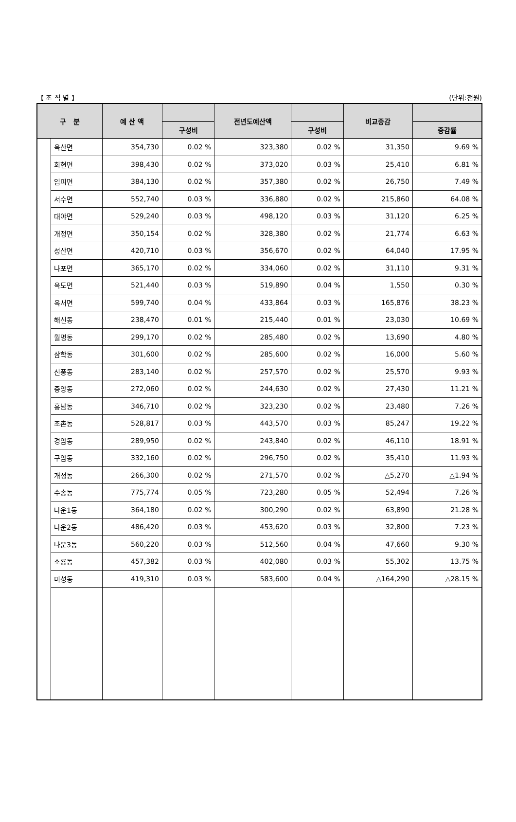【 조 직 별 】 (단위:천원)
| 구 분 | | | 예 산 액 | | 전년도예산액 | | 비교증감 | |
| --- | --- | --- | --- | --- | --- | --- | --- | --- |
| | | | | 구성비 | | 구성비 | | 증감률 |
| | | 옥산면 | 354,730 | 0.02 % | 323,380 | 0.02 % | 31,350 | 9.69 % |
| | | 회현면 | 398,430 | 0.02 % | 373,020 | 0.03 % | 25,410 | 6.81 % |
| | | 임피면 | 384,130 | 0.02 % | 357,380 | 0.02 % | 26,750 | 7.49 % |
| | | 서수면 | 552,740 | 0.03 % | 336,880 | 0.02 % | 215,860 | 64.08 % |
| | | 대야면 | 529,240 | 0.03 % | 498,120 | 0.03 % | 31,120 | 6.25 % |
| | | 개정면 | 350,154 | 0.02 % | 328,380 | 0.02 % | 21,774 | 6.63 % |
| | | 성산면 | 420,710 | 0.03 % | 356,670 | 0.02 % | 64,040 | 17.95 % |
| | | 나포면 | 365,170 | 0.02 % | 334,060 | 0.02 % | 31,110 | 9.31 % |
| | | 옥도면 | 521,440 | 0.03 % | 519,890 | 0.04 % | 1,550 | 0.30 % |
| | | 옥서면 | 599,740 | 0.04 % | 433,864 | 0.03 % | 165,876 | 38.23 % |
| | | 해신동 | 238,470 | 0.01 % | 215,440 | 0.01 % | 23,030 | 10.69 % |
| | | 월명동 | 299,170 | 0.02 % | 285,480 | 0.02 % | 13,690 | 4.80 % |
| | | 삼학동 | 301,600 | 0.02 % | 285,600 | 0.02 % | 16,000 | 5.60 % |
| | | 신풍동 | 283,140 | 0.02 % | 257,570 | 0.02 % | 25,570 | 9.93 % |
| | | 중앙동 | 272,060 | 0.02 % | 244,630 | 0.02 % | 27,430 | 11.21 % |
| | | 흥남동 | 346,710 | 0.02 % | 323,230 | 0.02 % | 23,480 | 7.26 % |
| | | 조촌동 | 528,817 | 0.03 % | 443,570 | 0.03 % | 85,247 | 19.22 % |
| | | 경암동 | 289,950 | 0.02 % | 243,840 | 0.02 % | 46,110 | 18.91 % |
| | | 구암동 | 332,160 | 0.02 % | 296,750 | 0.02 % | 35,410 | 11.93 % |
| | | 개정동 | 266,300 | 0.02 % | 271,570 | 0.02 % | △5,270 | △1.94 % |
| | | 수송동 | 775,774 | 0.05 % | 723,280 | 0.05 % | 52,494 | 7.26 % |
| | | 나운1동 | 364,180 | 0.02 % | 300,290 | 0.02 % | 63,890 | 21.28 % |
| | | 나운2동 | 486,420 | 0.03 % | 453,620 | 0.03 % | 32,800 | 7.23 % |
| | | 나운3동 | 560,220 | 0.03 % | 512,560 | 0.04 % | 47,660 | 9.30 % |
| | | 소룡동 | 457,382 | 0.03 % | 402,080 | 0.03 % | 55,302 | 13.75 % |
| | | 미성동 | 419,310 | 0.03 % | 583,600 | 0.04 % | △164,290 | △28.15 % |